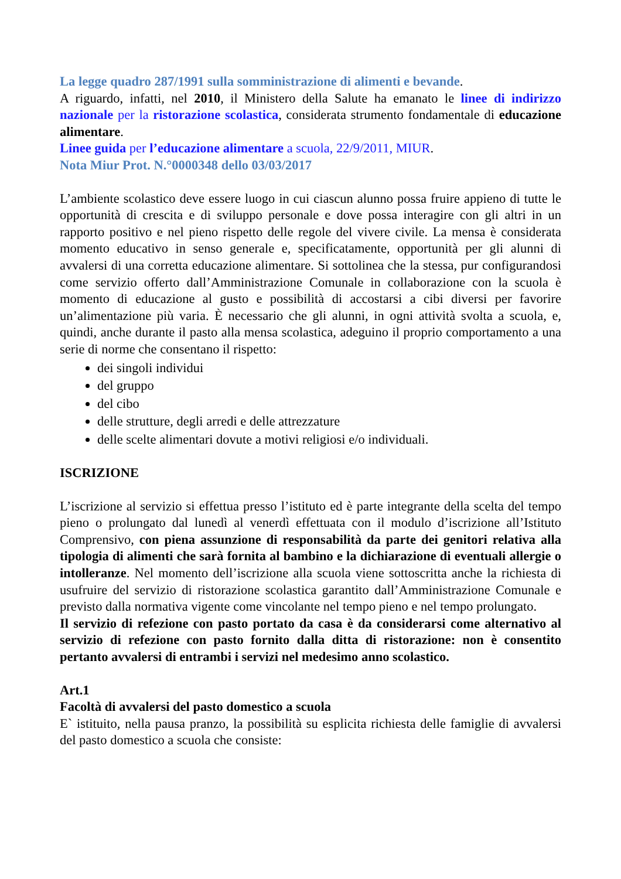La legge quadro 287/1991 sulla somministrazione di alimenti e bevande.
A riguardo, infatti, nel 2010, il Ministero della Salute ha emanato le linee di indirizzo nazionale per la ristorazione scolastica, considerata strumento fondamentale di educazione alimentare.
Linee guida per l’educazione alimentare a scuola, 22/9/2011, MIUR.
Nota Miur Prot. N.°0000348 dello 03/03/2017
L’ambiente scolastico deve essere luogo in cui ciascun alunno possa fruire appieno di tutte le opportunità di crescita e di sviluppo personale e dove possa interagire con gli altri in un rapporto positivo e nel pieno rispetto delle regole del vivere civile. La mensa è considerata momento educativo in senso generale e, specificatamente, opportunità per gli alunni di avvalersi di una corretta educazione alimentare. Si sottolinea che la stessa, pur configurandosi come servizio offerto dall’Amministrazione Comunale in collaborazione con la scuola è momento di educazione al gusto e possibilità di accostarsi a cibi diversi per favorire un’alimentazione più varia. È necessario che gli alunni, in ogni attività svolta a scuola, e, quindi, anche durante il pasto alla mensa scolastica, adeguino il proprio comportamento a una serie di norme che consentano il rispetto:
dei singoli individui
del gruppo
del cibo
delle strutture, degli arredi e delle attrezzature
delle scelte alimentari dovute a motivi religiosi e/o individuali.
ISCRIZIONE
L’iscrizione al servizio si effettua presso l’istituto ed è parte integrante della scelta del tempo pieno o prolungato dal lunedì al venerdì effettuata con il modulo d’iscrizione all’Istituto Comprensivo, con piena assunzione di responsabilità da parte dei genitori relativa alla tipologia di alimenti che sarà fornita al bambino e la dichiarazione di eventuali allergie o intolleranze. Nel momento dell’iscrizione alla scuola viene sottoscritta anche la richiesta di usufruire del servizio di ristorazione scolastica garantito dall’Amministrazione Comunale e previsto dalla normativa vigente come vincolante nel tempo pieno e nel tempo prolungato.
Il servizio di refezione con pasto portato da casa è da considerarsi come alternativo al servizio di refezione con pasto fornito dalla ditta di ristorazione: non è consentito pertanto avvalersi di entrambi i servizi nel medesimo anno scolastico.
Art.1
Facoltà di avvalersi del pasto domestico a scuola
E` istituito, nella pausa pranzo, la possibilità su esplicita richiesta delle famiglie di avvalersi del pasto domestico a scuola che consiste: